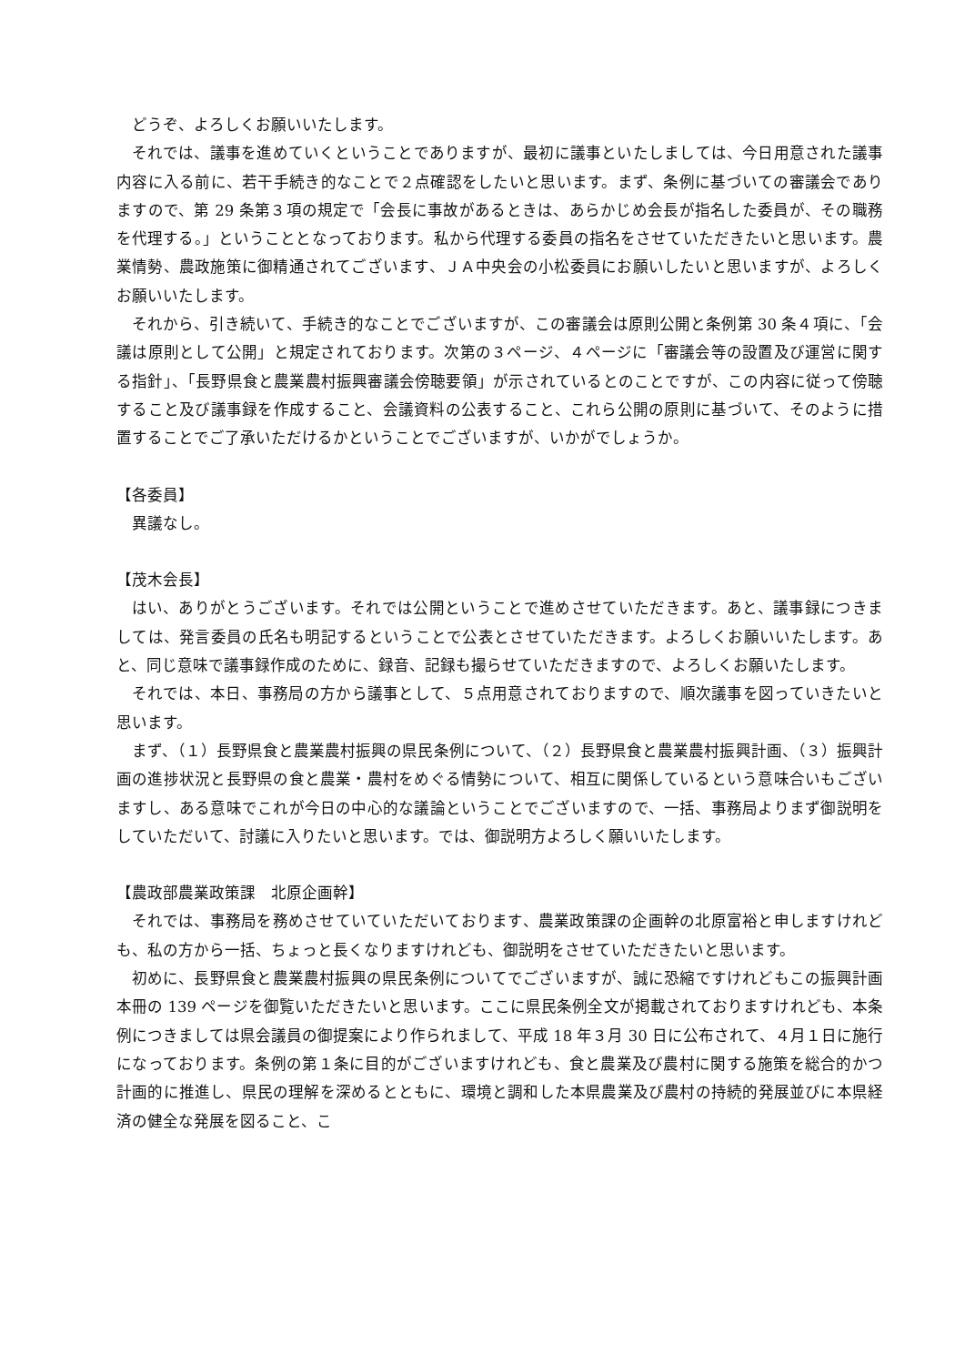どうぞ、よろしくお願いいたします。
それでは、議事を進めていくということでありますが、最初に議事といたしましては、今日用意された議事内容に入る前に、若干手続き的なことで２点確認をしたいと思います。まず、条例に基づいての審議会でありますので、第 29 条第３項の規定で「会長に事故があるときは、あらかじめ会長が指名した委員が、その職務を代理する。」ということとなっております。私から代理する委員の指名をさせていただきたいと思います。農業情勢、農政施策に御精通されてございます、ＪＡ中央会の小松委員にお願いしたいと思いますが、よろしくお願いいたします。
それから、引き続いて、手続き的なことでございますが、この審議会は原則公開と条例第 30 条４項に、「会議は原則として公開」と規定されております。次第の３ページ、４ページに「審議会等の設置及び運営に関する指針」、「長野県食と農業農村振興審議会傍聴要領」が示されているとのことですが、この内容に従って傍聴すること及び議事録を作成すること、会議資料の公表すること、これら公開の原則に基づいて、そのように措置することでご了承いただけるかということでございますが、いかがでしょうか。
【各委員】
異議なし。
【茂木会長】
はい、ありがとうございます。それでは公開ということで進めさせていただきます。あと、議事録につきましては、発言委員の氏名も明記するということで公表とさせていただきます。よろしくお願いいたします。あと、同じ意味で議事録作成のために、録音、記録も撮らせていただきますので、よろしくお願いたします。
それでは、本日、事務局の方から議事として、５点用意されておりますので、順次議事を図っていきたいと思います。
まず、（１）長野県食と農業農村振興の県民条例について、（２）長野県食と農業農村振興計画、（３）振興計画の進捗状況と長野県の食と農業・農村をめぐる情勢について、相互に関係しているという意味合いもございますし、ある意味でこれが今日の中心的な議論ということでございますので、一括、事務局よりまず御説明をしていただいて、討議に入りたいと思います。では、御説明方よろしく願いいたします。
【農政部農業政策課　北原企画幹】
それでは、事務局を務めさせていていただいております、農業政策課の企画幹の北原富裕と申しますけれども、私の方から一括、ちょっと長くなりますけれども、御説明をさせていただきたいと思います。
初めに、長野県食と農業農村振興の県民条例についてでございますが、誠に恐縮ですけれどもこの振興計画本冊の 139 ページを御覧いただきたいと思います。ここに県民条例全文が掲載されておりますけれども、本条例につきましては県会議員の御提案により作られまして、平成 18 年３月 30 日に公布されて、４月１日に施行になっております。条例の第１条に目的がございますけれども、食と農業及び農村に関する施策を総合的かつ計画的に推進し、県民の理解を深めるとともに、環境と調和した本県農業及び農村の持続的発展並びに本県経済の健全な発展を図ること、こ